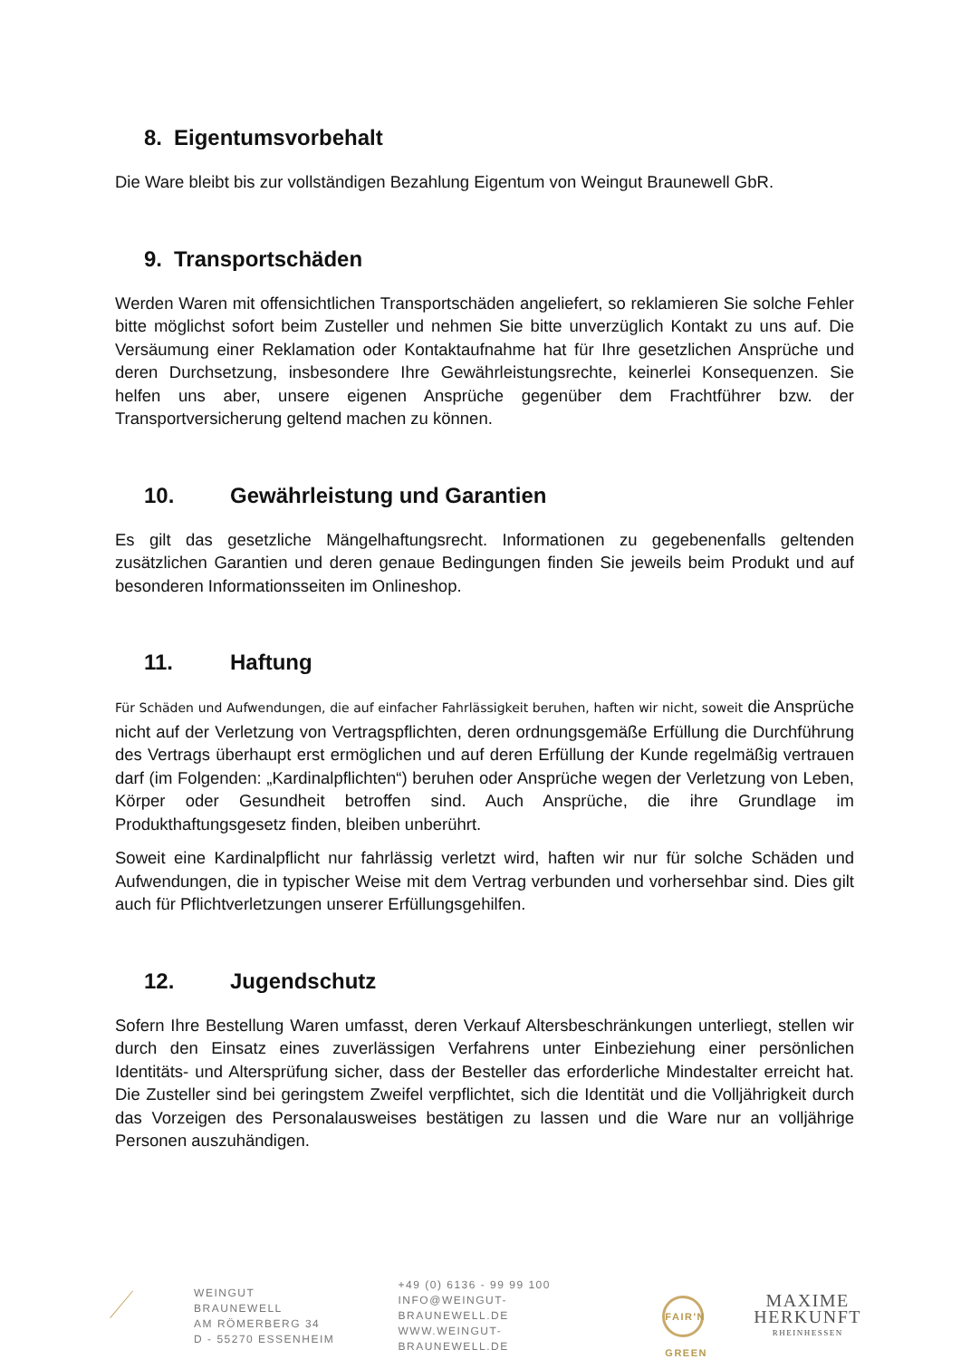8. Eigentumsvorbehalt
Die Ware bleibt bis zur vollständigen Bezahlung Eigentum von Weingut Braunewell GbR.
9. Transportschäden
Werden Waren mit offensichtlichen Transportschäden angeliefert, so reklamieren Sie solche Fehler bitte möglichst sofort beim Zusteller und nehmen Sie bitte unverzüglich Kontakt zu uns auf. Die Versäumung einer Reklamation oder Kontaktaufnahme hat für Ihre gesetzlichen Ansprüche und deren Durchsetzung, insbesondere Ihre Gewährleistungsrechte, keinerlei Konsequenzen. Sie helfen uns aber, unsere eigenen Ansprüche gegenüber dem Frachtführer bzw. der Transportversicherung geltend machen zu können.
10. Gewährleistung und Garantien
Es gilt das gesetzliche Mängelhaftungsrecht. Informationen zu gegebenenfalls geltenden zusätzlichen Garantien und deren genaue Bedingungen finden Sie jeweils beim Produkt und auf besonderen Informationsseiten im Onlineshop.
11. Haftung
Für Schäden und Aufwendungen, die auf einfacher Fahrlässigkeit beruhen, haften wir nicht, soweit die Ansprüche nicht auf der Verletzung von Vertragspflichten, deren ordnungsgemäße Erfüllung die Durchführung des Vertrags überhaupt erst ermöglichen und auf deren Erfüllung der Kunde regelmäßig vertrauen darf (im Folgenden: „Kardinalpflichten“) beruhen oder Ansprüche wegen der Verletzung von Leben, Körper oder Gesundheit betroffen sind. Auch Ansprüche, die ihre Grundlage im Produkthaftungsgesetz finden, bleiben unberührt.
Soweit eine Kardinalpflicht nur fahrlässig verletzt wird, haften wir nur für solche Schäden und Aufwendungen, die in typischer Weise mit dem Vertrag verbunden und vorhersehbar sind. Dies gilt auch für Pflichtverletzungen unserer Erfüllungsgehilfen.
12. Jugendschutz
Sofern Ihre Bestellung Waren umfasst, deren Verkauf Altersbeschränkungen unterliegt, stellen wir durch den Einsatz eines zuverlässigen Verfahrens unter Einbeziehung einer persönlichen Identitäts- und Altersprüfung sicher, dass der Besteller das erforderliche Mindestalter erreicht hat. Die Zusteller sind bei geringstem Zweifel verpflichtet, sich die Identität und die Volljährigkeit durch das Vorzeigen des Personalausweises bestätigen zu lassen und die Ware nur an volljährige Personen auszuhändigen.
WEINGUT BRAUNEWELL
AM RÖMERBERG 34
D - 55270 ESSENHEIM
+49 (0) 6136 - 99 99 100
INFO@WEINGUT-BRAUNEWELL.DE
WWW.WEINGUT-BRAUNEWELL.DE
FAIR'N GREEN
MAXIME
HERKUNFT
RHEINHESSEN